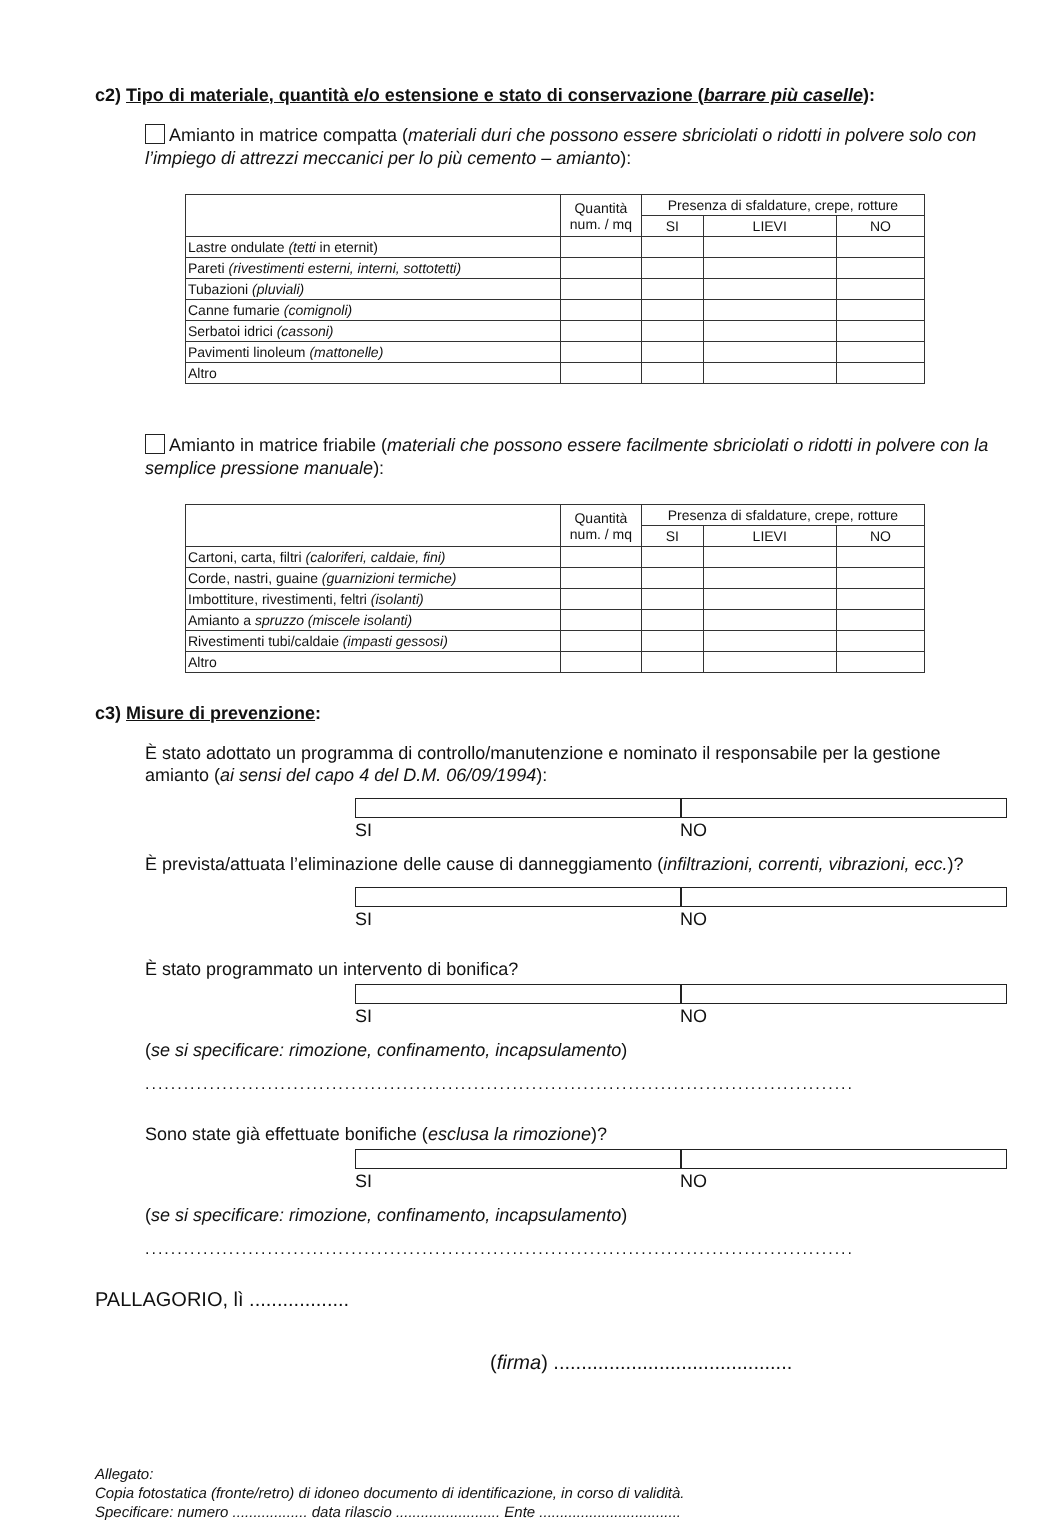c2) Tipo di materiale, quantità e/o estensione e stato di conservazione (barrare più caselle):
Amianto in matrice compatta (materiali duri che possono essere sbriciolati o ridotti in polvere solo con l’impiego di attrezzi meccanici per lo più cemento – amianto):
| | Quantità num. / mq | Presenza di sfaldature, crepe, rotture | | |
| --- | --- | --- | --- | --- |
| | | SI | LIEVI | NO |
| Lastre ondulate (tetti in eternit) | | | | |
| Pareti (rivestimenti esterni, interni, sottotetti) | | | | |
| Tubazioni (pluviali) | | | | |
| Canne fumarie (comignoli) | | | | |
| Serbatoi idrici (cassoni) | | | | |
| Pavimenti linoleum (mattonelle) | | | | |
| Altro | | | | |
Amianto in matrice friabile (materiali che possono essere facilmente sbriciolati o ridotti in polvere con la semplice pressione manuale):
| | Quantità num. / mq | Presenza di sfaldature, crepe, rotture | | |
| --- | --- | --- | --- | --- |
| | | SI | LIEVI | NO |
| Cartoni, carta, filtri (caloriferi, caldaie, fini) | | | | |
| Corde, nastri, guaine (guarnizioni termiche) | | | | |
| Imbottiture, rivestimenti, feltri (isolanti) | | | | |
| Amianto a spruzzo (miscele isolanti) | | | | |
| Rivestimenti tubi/caldaie (impasti gessosi) | | | | |
| Altro | | | | |
c3) Misure di prevenzione:
È stato adottato un programma di controllo/manutenzione e nominato il responsabile per la gestione amianto (ai sensi del capo 4 del D.M. 06/09/1994):
SI NO
È prevista/attuata l’eliminazione delle cause di danneggiamento (infiltrazioni, correnti, vibrazioni, ecc.)?
SI NO
È stato programmato un intervento di bonifica?
SI NO
(se si specificare: rimozione, confinamento, incapsulamento)
..............................................................................................................
Sono state già effettuate bonifiche (esclusa la rimozione)?
SI NO
(se si specificare: rimozione, confinamento, incapsulamento)
..............................................................................................................
PALLAGORIO, lì ..................
(firma) ...........................................
Allegato:
Copia fotostatica (fronte/retro) di idoneo documento di identificazione, in corso di validità.
Specificare: numero .................. data rilascio ......................... Ente ..................................